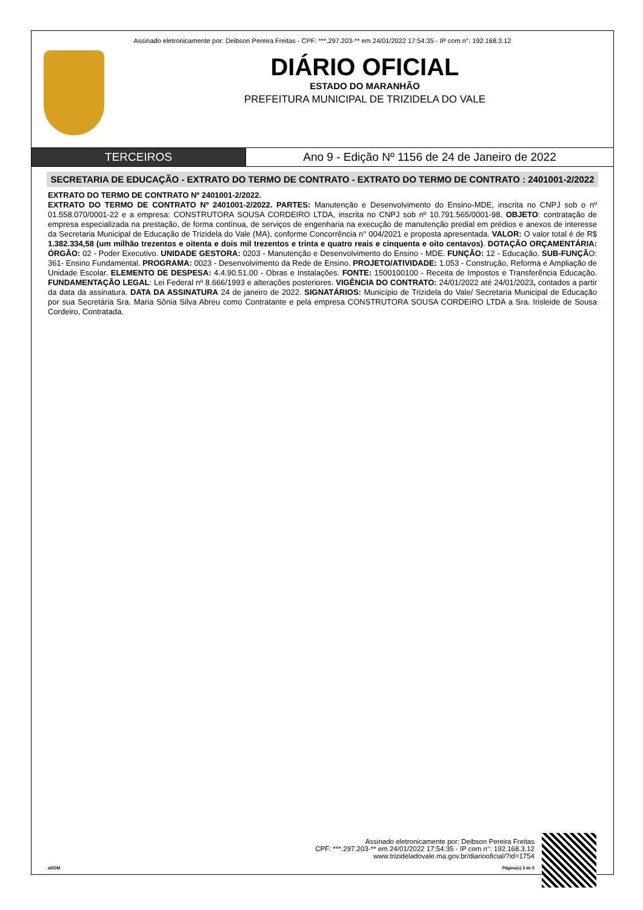Assinado eletronicamente por: Deibson Pereira Freitas - CPF: ***.297.203-** em 24/01/2022 17:54:35 - IP com n°: 192.168.3.12
DIÁRIO OFICIAL
ESTADO DO MARANHÃO
PREFEITURA MUNICIPAL DE TRIZIDELA DO VALE
TERCEIROS Ano 9 - Edição Nº 1156 de 24 de Janeiro de 2022
SECRETARIA DE EDUCAÇÃO - EXTRATO DO TERMO DE CONTRATO - EXTRATO DO TERMO DE CONTRATO : 2401001-2/2022
EXTRATO DO TERMO DE CONTRATO Nº 2401001-2/2022.
EXTRATO DO TERMO DE CONTRATO Nº 2401001-2/2022. PARTES: Manutenção e Desenvolvimento do Ensino-MDE, inscrita no CNPJ sob o nº 01.558.070/0001-22 e a empresa: CONSTRUTORA SOUSA CORDEIRO LTDA, inscrita no CNPJ sob nº 10.791.565/0001-98. OBJETO: contratação de empresa especializada na prestação, de forma contínua, de serviços de engenharia na execução de manutenção predial em prédios e anexos de interesse da Secretaria Municipal de Educação de Trizidela do Vale (MA), conforme Concorrência n° 004/2021 e proposta apresentada. VALOR: O valor total é de R$ 1.382.334,58 (um milhão trezentos e oitenta e dois mil trezentos e trinta e quatro reais e cinquenta e oito centavos). DOTAÇÃO ORÇAMENTÁRIA: ÓRGÃO: 02 - Poder Executivo. UNIDADE GESTORA: 0203 - Manutenção e Desenvolvimento do Ensino - MDE. FUNÇÃO: 12 - Educação. SUB-FUNÇÃO: 361- Ensino Fundamental. PROGRAMA: 0023 - Desenvolvimento da Rede de Ensino. PROJETO/ATIVIDADE: 1.053 - Construção, Reforma e Ampliação de Unidade Escolar. ELEMENTO DE DESPESA: 4.4.90.51.00 - Obras e Instalações. FONTE: 1500100100 - Receita de Impostos e Transferência Educação. FUNDAMENTAÇÃO LEGAL: Lei Federal nº 8.666/1993 e alterações posteriores. VIGÊNCIA DO CONTRATO: 24/01/2022 até 24/01/2023, contados a partir da data da assinatura. DATA DA ASSINATURA 24 de janeiro de 2022. SIGNATÁRIOS: Município de Trizidela do Vale/ Secretaria Municipal de Educação por sua Secretária Sra. Maria Sônia Silva Abreu como Contratante e pela empresa CONSTRUTORA SOUSA CORDEIRO LTDA a Sra. Irisleide de Sousa Cordeiro, Contratada.
Assinado eletronicamente por: Deibson Pereira Freitas
CPF: ***.297.203-** em 24/01/2022 17:54:35 - IP com n°: 192.168.3.12
www.trizideladovale.ma.gov.br/diariooficial/?id=1754
aDOM Página(s) 3 de 5